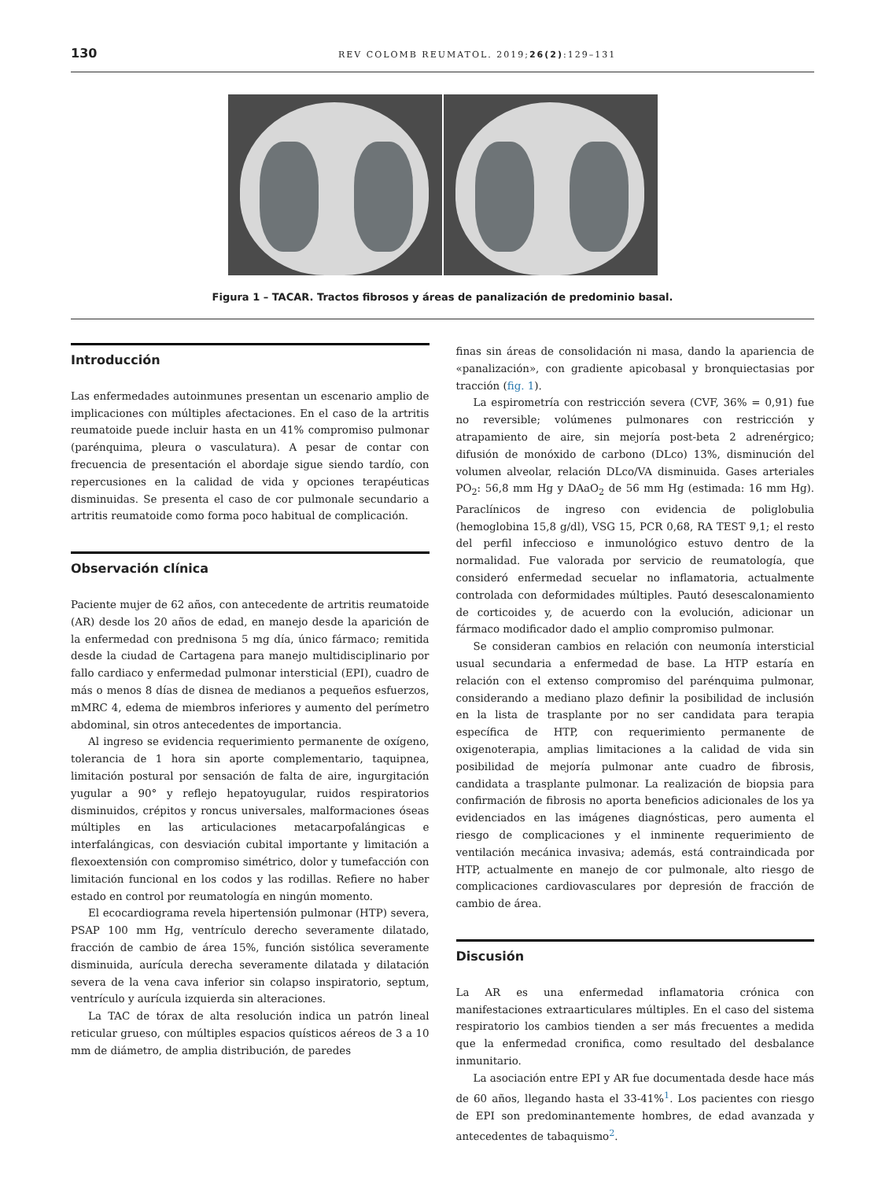130 REV COLOMB REUMATOL. 2019;26(2):129–131
Figura 1 – TACAR. Tractos fibrosos y áreas de panalización de predominio basal.
Introducción
Las enfermedades autoinmunes presentan un escenario amplio de implicaciones con múltiples afectaciones. En el caso de la artritis reumatoide puede incluir hasta en un 41% compromiso pulmonar (parénquima, pleura o vasculatura). A pesar de contar con frecuencia de presentación el abordaje sigue siendo tardío, con repercusiones en la calidad de vida y opciones terapéuticas disminuidas. Se presenta el caso de cor pulmonale secundario a artritis reumatoide como forma poco habitual de complicación.
Observación clínica
Paciente mujer de 62 años, con antecedente de artritis reumatoide (AR) desde los 20 años de edad, en manejo desde la aparición de la enfermedad con prednisona 5 mg día, único fármaco; remitida desde la ciudad de Cartagena para manejo multidisciplinario por fallo cardiaco y enfermedad pulmonar intersticial (EPI), cuadro de más o menos 8 días de disnea de medianos a pequeños esfuerzos, mMRC 4, edema de miembros inferiores y aumento del perímetro abdominal, sin otros antecedentes de importancia.
Al ingreso se evidencia requerimiento permanente de oxígeno, tolerancia de 1 hora sin aporte complementario, taquipnea, limitación postural por sensación de falta de aire, ingurgitación yugular a 90° y reflejo hepatoyugular, ruidos respiratorios disminuidos, crépitos y roncus universales, malformaciones óseas múltiples en las articulaciones metacarpofalángicas e interfalángicas, con desviación cubital importante y limitación a flexoextensión con compromiso simétrico, dolor y tumefacción con limitación funcional en los codos y las rodillas. Refiere no haber estado en control por reumatología en ningún momento.
El ecocardiograma revela hipertensión pulmonar (HTP) severa, PSAP 100 mm Hg, ventrículo derecho severamente dilatado, fracción de cambio de área 15%, función sistólica severamente disminuida, aurícula derecha severamente dilatada y dilatación severa de la vena cava inferior sin colapso inspiratorio, septum, ventrículo y aurícula izquierda sin alteraciones.
La TAC de tórax de alta resolución indica un patrón lineal reticular grueso, con múltiples espacios quísticos aéreos de 3 a 10 mm de diámetro, de amplia distribución, de paredes
finas sin áreas de consolidación ni masa, dando la apariencia de «panalización», con gradiente apicobasal y bronquiectasias por tracción (fig. 1).
La espirometría con restricción severa (CVF, 36% = 0,91) fue no reversible; volúmenes pulmonares con restricción y atrapamiento de aire, sin mejoría post-beta 2 adrenérgico; difusión de monóxido de carbono (DLco) 13%, disminución del volumen alveolar, relación DLco/VA disminuida. Gases arteriales PO<sub>2</sub>: 56,8 mm Hg y DAaO<sub>2</sub> de 56 mm Hg (estimada: 16 mm Hg). Paraclínicos de ingreso con evidencia de poliglobulia (hemoglobina 15,8 g/dl), VSG 15, PCR 0,68, RA TEST 9,1; el resto del perfil infeccioso e inmunológico estuvo dentro de la normalidad. Fue valorada por servicio de reumatología, que consideró enfermedad secuelar no inflamatoria, actualmente controlada con deformidades múltiples. Pautó desescalonamiento de corticoides y, de acuerdo con la evolución, adicionar un fármaco modificador dado el amplio compromiso pulmonar.
Se consideran cambios en relación con neumonía intersticial usual secundaria a enfermedad de base. La HTP estaría en relación con el extenso compromiso del parénquima pulmonar, considerando a mediano plazo definir la posibilidad de inclusión en la lista de trasplante por no ser candidata para terapia específica de HTP, con requerimiento permanente de oxigenoterapia, amplias limitaciones a la calidad de vida sin posibilidad de mejoría pulmonar ante cuadro de fibrosis, candidata a trasplante pulmonar. La realización de biopsia para confirmación de fibrosis no aporta beneficios adicionales de los ya evidenciados en las imágenes diagnósticas, pero aumenta el riesgo de complicaciones y el inminente requerimiento de ventilación mecánica invasiva; además, está contraindicada por HTP, actualmente en manejo de cor pulmonale, alto riesgo de complicaciones cardiovasculares por depresión de fracción de cambio de área.
Discusión
La AR es una enfermedad inflamatoria crónica con manifestaciones extraarticulares múltiples. En el caso del sistema respiratorio los cambios tienden a ser más frecuentes a medida que la enfermedad cronifica, como resultado del desbalance inmunitario.
La asociación entre EPI y AR fue documentada desde hace más de 60 años, llegando hasta el 33-41%<sup>1</sup>. Los pacientes con riesgo de EPI son predominantemente hombres, de edad avanzada y antecedentes de tabaquismo<sup>2</sup>.